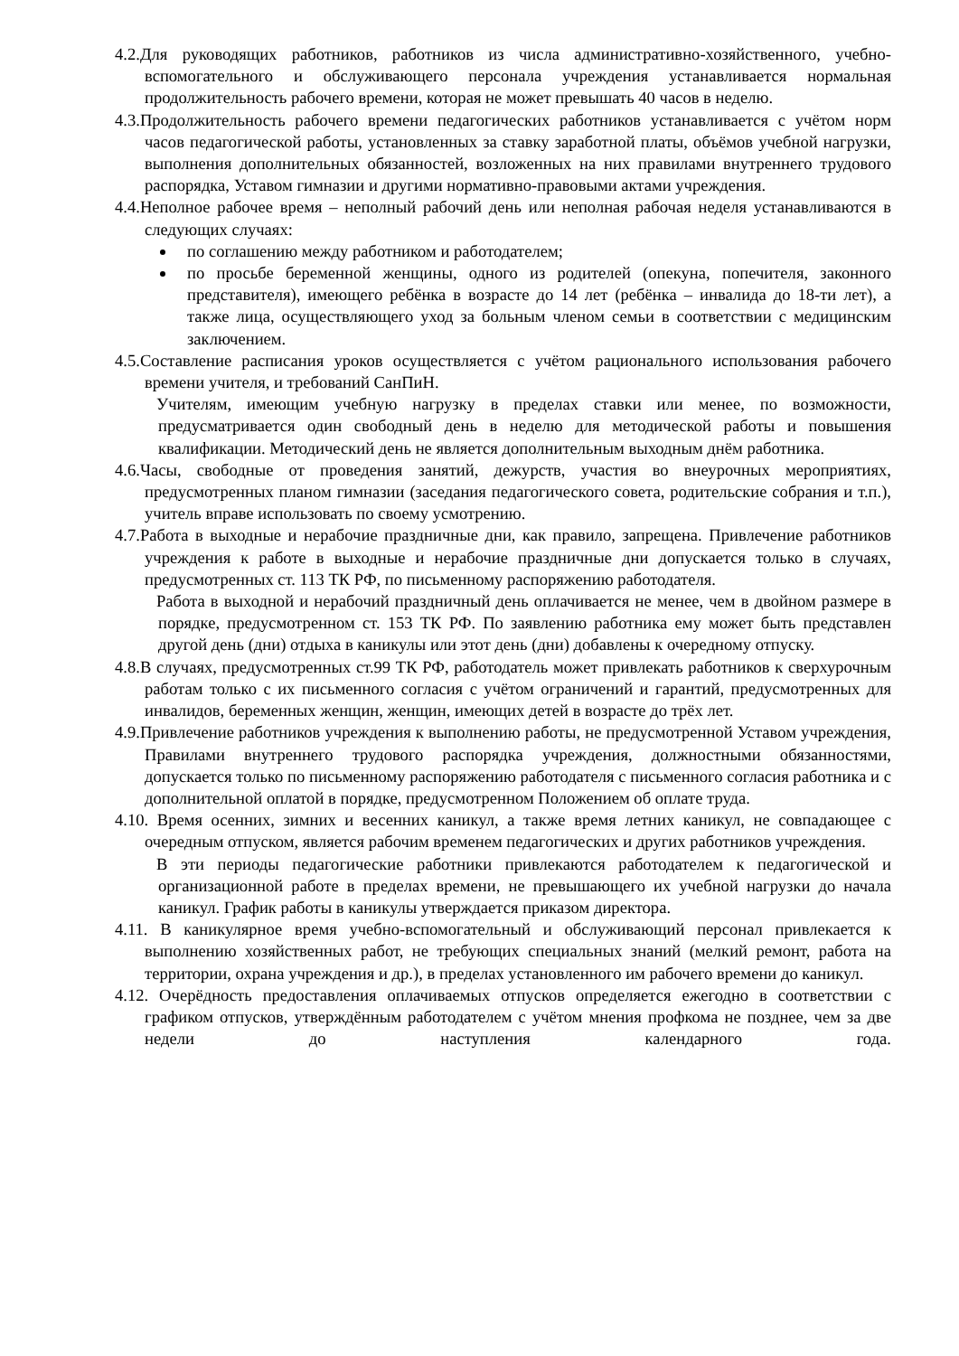4.2.Для руководящих работников, работников из числа административно-хозяйственного, учебно-вспомогательного и обслуживающего персонала учреждения устанавливается нормальная продолжительность рабочего времени, которая не может превышать 40 часов в неделю.
4.3.Продолжительность рабочего времени педагогических работников устанавливается с учётом норм часов педагогической работы, установленных за ставку заработной платы, объёмов учебной нагрузки, выполнения дополнительных обязанностей, возложенных на них правилами внутреннего трудового распорядка, Уставом гимназии и другими нормативно-правовыми актами учреждения.
4.4.Неполное рабочее время – неполный рабочий день или неполная рабочая неделя устанавливаются в следующих случаях:
по соглашению между работником и работодателем;
по просьбе беременной женщины, одного из родителей (опекуна, попечителя, законного представителя), имеющего ребёнка в возрасте до 14 лет (ребёнка – инвалида до 18-ти лет), а также лица, осуществляющего уход за больным членом семьи в соответствии с медицинским заключением.
4.5.Составление расписания уроков осуществляется с учётом рационального использования рабочего времени учителя, и требований СанПиН.
Учителям, имеющим учебную нагрузку в пределах ставки или менее, по возможности, предусматривается один свободный день в неделю для методической работы и повышения квалификации. Методический день не является дополнительным выходным днём работника.
4.6.Часы, свободные от проведения занятий, дежурств, участия во внеурочных мероприятиях, предусмотренных планом гимназии (заседания педагогического совета, родительские собрания и т.п.), учитель вправе использовать по своему усмотрению.
4.7.Работа в выходные и нерабочие праздничные дни, как правило, запрещена. Привлечение работников учреждения к работе в выходные и нерабочие праздничные дни допускается только в случаях, предусмотренных ст. 113 ТК РФ, по письменному распоряжению работодателя.
Работа в выходной и нерабочий праздничный день оплачивается не менее, чем в двойном размере в порядке, предусмотренном ст. 153 ТК РФ. По заявлению работника ему может быть представлен другой день (дни) отдыха в каникулы или этот день (дни) добавлены к очередному отпуску.
4.8.В случаях, предусмотренных ст.99 ТК РФ, работодатель может привлекать работников к сверхурочным работам только с их письменного согласия с учётом ограничений и гарантий, предусмотренных для инвалидов, беременных женщин, женщин, имеющих детей в возрасте до трёх лет.
4.9.Привлечение работников учреждения к выполнению работы, не предусмотренной Уставом учреждения, Правилами внутреннего трудового распорядка учреждения, должностными обязанностями, допускается только по письменному распоряжению работодателя с письменного согласия работника и с дополнительной оплатой в порядке, предусмотренном Положением об оплате труда.
4.10. Время осенних, зимних и весенних каникул, а также время летних каникул, не совпадающее с очередным отпуском, является рабочим временем педагогических и других работников учреждения.
В эти периоды педагогические работники привлекаются работодателем к педагогической и организационной работе в пределах времени, не превышающего их учебной нагрузки до начала каникул. График работы в каникулы утверждается приказом директора.
4.11. В каникулярное время учебно-вспомогательный и обслуживающий персонал привлекается к выполнению хозяйственных работ, не требующих специальных знаний (мелкий ремонт, работа на территории, охрана учреждения и др.), в пределах установленного им рабочего времени до каникул.
4.12. Очерёдность предоставления оплачиваемых отпусков определяется ежегодно в соответствии с графиком отпусков, утверждённым работодателем с учётом мнения профкома не позднее, чем за две недели до наступления календарного года.